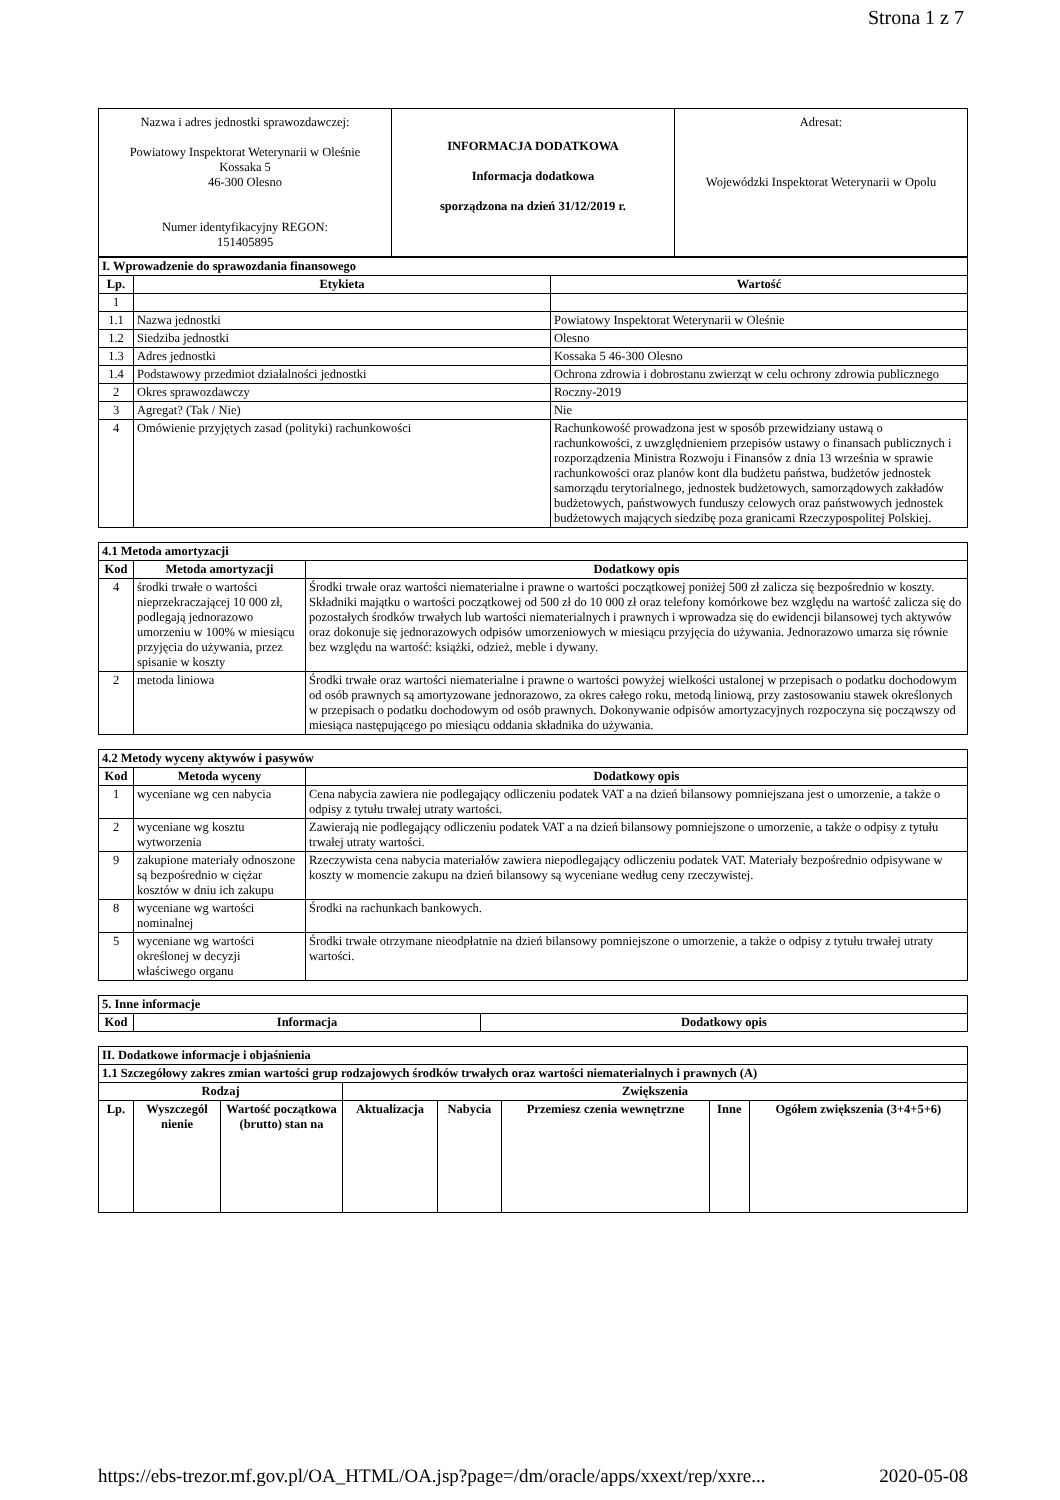Strona 1 z 7
| Nazwa i adres jednostki sprawozdawczej: Powiatowy Inspektorat Weterynarii w Oleśnie Kossaka 5 46-300 Olesno Numer identyfikacyjny REGON: 151405895 | INFORMACJA DODATKOWA Informacja dodatkowa sporządzona na dzień 31/12/2019 r. | Adresat: Wojewódzki Inspektorat Weterynarii w Opolu |
| I. Wprowadzenie do sprawozdania finansowego | | |
| Lp. | Etykieta | Wartość |
| 1 | | |
| 1.1 | Nazwa jednostki | Powiatowy Inspektorat Weterynarii w Oleśnie |
| 1.2 | Siedziba jednostki | Olesno |
| 1.3 | Adres jednostki | Kossaka 5 46-300 Olesno |
| 1.4 | Podstawowy przedmiot działalności jednostki | Ochrona zdrowia i dobrostanu zwierząt w celu ochrony zdrowia publicznego |
| 2 | Okres sprawozdawczy | Roczny-2019 |
| 3 | Agregat? (Tak / Nie) | Nie |
| 4 | Omówienie przyjętych zasad (polityki) rachunkowości | Rachunkowość prowadzona jest w sposób przewidziany ustawą o rachunkowości, z uwzględnieniem przepisów ustawy o finansach publicznych i rozporządzenia Ministra Rozwoju i Finansów z dnia 13 września w sprawie rachunkowości oraz planów kont dla budżetu państwa, budżetów jednostek samorządu terytorialnego, jednostek budżetowych, samorządowych zakładów budżetowych, państwowych funduszy celowych oraz państwowych jednostek budżetowych mających siedzibę poza granicami Rzeczypospolitej Polskiej. |
| 4.1 Metoda amortyzacji | | |
| Kod | Metoda amortyzacji | Dodatkowy opis |
| 4 | środki trwałe o wartości nieprzekraczającej 10 000 zł, podlegają jednorazowo umorzeniu w 100% w miesiącu przyjęcia do używania, przez spisanie w koszty | Środki trwałe oraz wartości niematerialne i prawne o wartości początkowej poniżej 500 zł zalicza się bezpośrednio w koszty. Składniki majątku o wartości początkowej od 500 zł do 10 000 zł oraz telefony komórkowe bez względu na wartość zalicza się do pozostałych środków trwałych lub wartości niematerialnych i prawnych i wprowadza się do ewidencji bilansowej tych aktywów oraz dokonuje się jednorazowych odpisów umorzeniowych w miesiącu przyjęcia do używania. Jednorazowo umarza się równie bez względu na wartość: książki, odzież, meble i dywany. |
| 2 | metoda liniowa | Środki trwałe oraz wartości niematerialne i prawne o wartości powyżej wielkości ustalonej w przepisach o podatku dochodowym od osób prawnych są amortyzowane jednorazowo, za okres całego roku, metodą liniową, przy zastosowaniu stawek określonych w przepisach o podatku dochodowym od osób prawnych. Dokonywanie odpisów amortyzacyjnych rozpoczyna się począwszy od miesiąca następującego po miesiącu oddania składnika do używania. |
| 4.2 Metody wyceny aktywów i pasywów | | |
| Kod | Metoda wyceny | Dodatkowy opis |
| 1 | wyceniane wg cen nabycia | Cena nabycia zawiera nie podlegający odliczeniu podatek VAT a na dzień bilansowy pomniejszana jest o umorzenie, a także o odpisy z tytułu trwałej utraty wartości. |
| 2 | wyceniane wg kosztu wytworzenia | Zawierają nie podlegający odliczeniu podatek VAT a na dzień bilansowy pomniejszone o umorzenie, a także o odpisy z tytułu trwałej utraty wartości. |
| 9 | zakupione materiały odnoszone są bezpośrednio w ciężar kosztów w dniu ich zakupu | Rzeczywista cena nabycia materiałów zawiera niepodlegający odliczeniu podatek VAT. Materiały bezpośrednio odpisywane w koszty w momencie zakupu na dzień bilansowy są wyceniane według ceny rzeczywistej. |
| 8 | wyceniane wg wartości nominalnej | Środki na rachunkach bankowych. |
| 5 | wyceniane wg wartości określonej w decyzji właściwego organu | Środki trwałe otrzymane nieodpłatnie na dzień bilansowy pomniejszone o umorzenie, a także o odpisy z tytułu trwałej utraty wartości. |
| 5. Inne informacje | | |
| Kod | Informacja | Dodatkowy opis |
| II. Dodatkowe informacje i objaśnienia | | | | | | | |
| 1.1 Szczegółowy zakres zmian wartości grup rodzajowych środków trwałych oraz wartości niematerialnych i prawnych (A) | | | | | | | |
| Rodzaj | | | Zwiększenia | | | | |
| Lp. | Wyszczegól nienie | Wartość początkowa (brutto) stan na | Aktualizacja | Nabycia | Przemiesz czenia wewnętrzne | Inne | Ogółem zwiększenia (3+4+5+6) |
https://ebs-trezor.mf.gov.pl/OA_HTML/OA.jsp?page=/dm/oracle/apps/xxext/rep/xxre... 2020-05-08